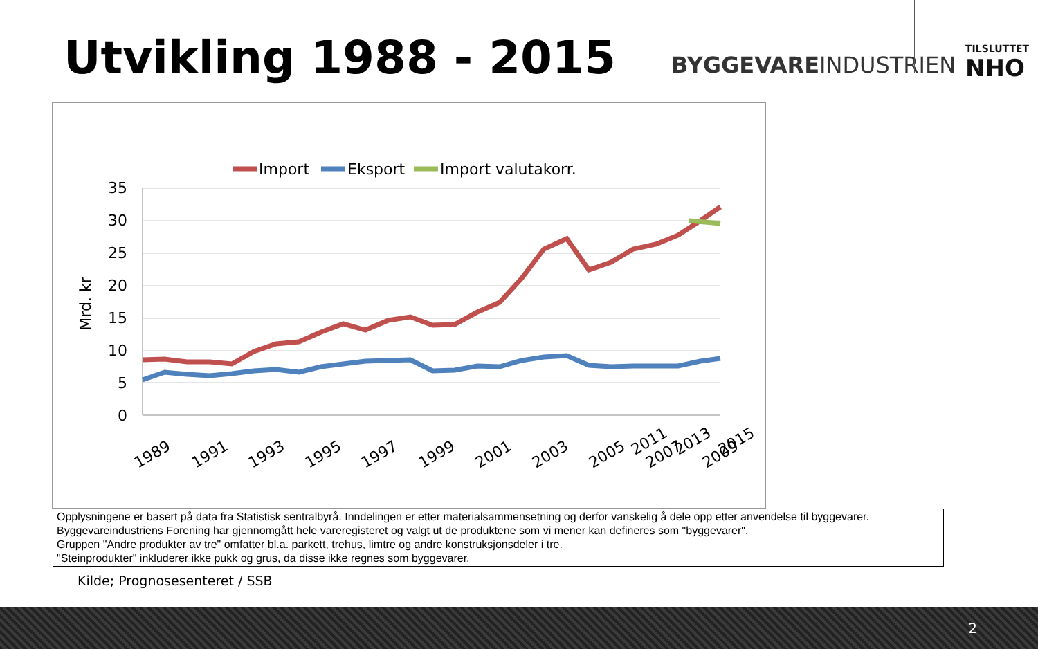Utvikling 1988 - 2015 BYGGEVAREINDUSTRIEN
TILSLUTTET
NHO
35
30
25
20
15
10
5
0
Mrd. kr
Import
Eksport
Import valutakorr.
1989
1991
1993
1995
1997
1999
2001
2003
2005
2007
2009
2011 2013 2015
Opplysningene er basert på data fra Statistisk sentralbyrå. Inndelingen er etter materialsammensetning og derfor vanskelig å dele opp etter anvendelse til byggevarer.
Byggevareindustriens Forening har gjennomgått hele vareregisteret og valgt ut de produktene som vi mener kan defineres som "byggevarer".
Gruppen "Andre produkter av tre" omfatter bl.a. parkett, trehus, limtre og andre konstruksjonsdeler i tre.
"Steinprodukter" inkluderer ikke pukk og grus, da disse ikke regnes som byggevarer.
Kilde; Prognosesenteret / SSB
2